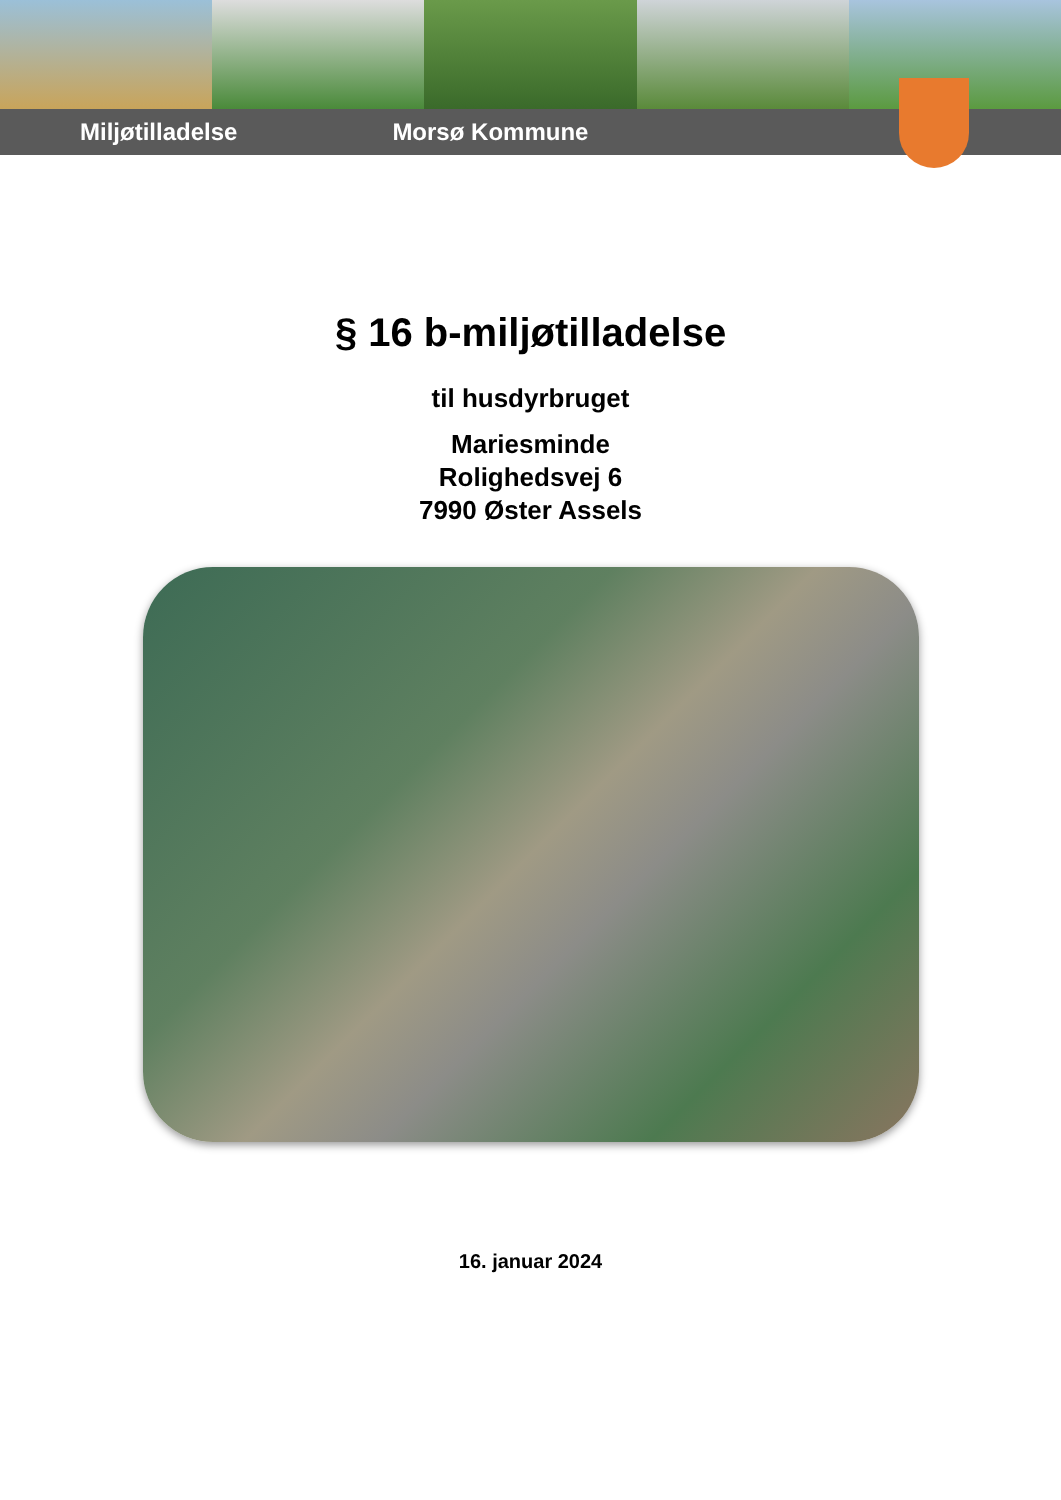Miljøtilladelse Morsø Kommune
§ 16 b-miljøtilladelse
til husdyrbruget
Mariesminde
Rolighedsvej 6
7990 Øster Assels
16. januar 2024